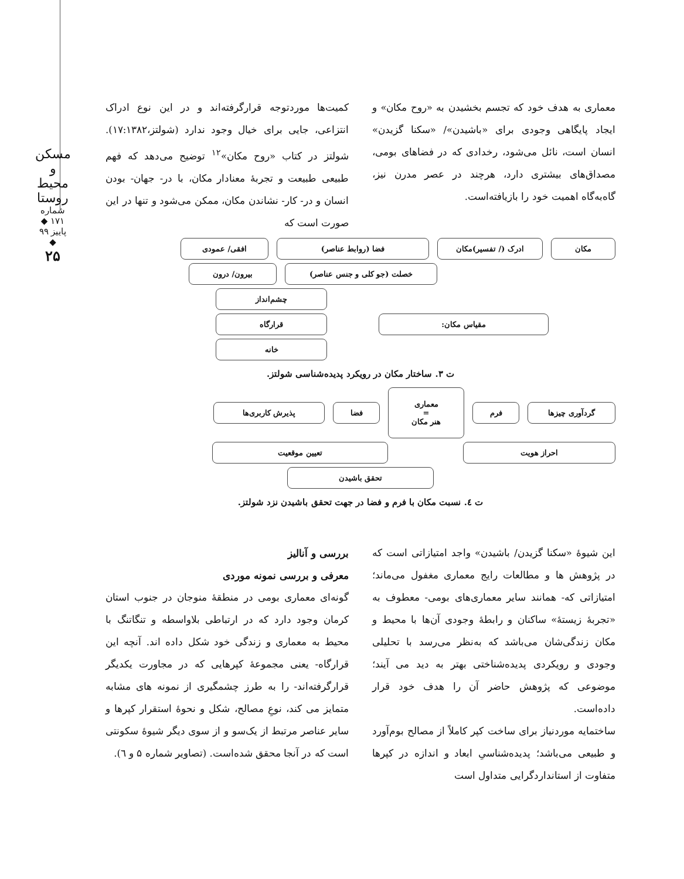مسکن و محیط روستا
شماره ۱۷۱ ◆ پاییز ۹۹ ◆
۲۵
کمیت‌ها موردتوجه قرارگرفته‌اند و در این نوع ادراک انتزاعی، جایی برای خیال وجود ندارد (شولتز،۱۷:۱۳۸۲). شولتز در کتاب «روح مکان»<sup>۱۲</sup> توضیح می‌دهد که فهم طبیعی طبیعت و تجربهٔ معنادار مکان، با در- جهان- بودن انسان و در- کار- نشاندن مکان، ممکن می‌شود و تنها در این صورت است که
معماری به هدف خود که تجسم بخشیدن به «روح مکان» و ایجاد پایگاهی وجودی برای «باشیدن»/ «سکنا گزیدن» انسان است، نائل می‌شود، رخدادی که در فضاهای بومی، مصداق‌های بیشتری دارد، هرچند در عصر مدرن نیز، گاه‌به‌گاه اهمیت خود را بازیافته‌است.
مکان ادرک (/ تفسیر)مکان فضا (روابط عناصر) افقی/ عمودی
خصلت (جو کلی و جنس عناصر) بیرون/ درون
مقیاس مکان:
چشم‌انداز
قرارگاه
خانه
ت ۳. ساختار مکان در رویکرد پدیده‌شناسی شولتز.
گردآوری چیزها فرم
معماری
=
هنر مکان
فضا پذیرش کاربری‌ها
احراز هویت تعیین موقعیت
تحقق باشیدن
ت ٤. نسبت مکان با فرم و فضا در جهت تحقق باشیدن نزد شولتز.
بررسی و آنالیز
معرفی و بررسی نمونه موردی
گونه‌ای معماری بومی در منطقهٔ منوجان در جنوب استان کرمان وجود دارد که در ارتباطی بلاواسطه و تنگاتنگ با محیط به معماری و زندگی خود شکل داده اند. آنچه این قرارگاه- یعنی مجموعهٔ کپرهایی که در مجاورت یکدیگر قرارگرفته‌اند- را به طرز چشمگیری از نمونه های مشابه متمایز می کند، نوعِ مصالح، شکل و نحوهٔ استقرار کپرها و سایر عناصر مرتبط از یک‌سو و از سوی دیگر شیوهٔ سکونتی است که در آنجا محقق شده‌است. (تصاویر شماره ۵ و ٦).
این شیوهٔ «سکنا گزیدن/ باشیدن» واجد امتیازاتی است که در پژوهش ها و مطالعات رایج معماری مغفول می‌ماند؛ امتیازاتی که- همانند سایر معماری‌های بومی- معطوف به «تجربهٔ زیستهٔ» ساکنان و رابطهٔ وجودی آن‌ها با محیط و مکان زندگی‌شان می‌باشد که به‌نظر می‌رسد با تحلیلی وجودی و رویکردی پدیده‌شناختی بهتر به دید می آیند؛ موضوعی که پژوهش حاضر آن را هدف خود قرار داده‌است.
ساختمایه موردنیاز برای ساخت کپر کاملاً از مصالح بوم‌آورد و طبیعی می‌باشد؛ پدیده‌شناسیِ ابعاد و اندازه در کپرها متفاوت از استانداردگرایی متداول است